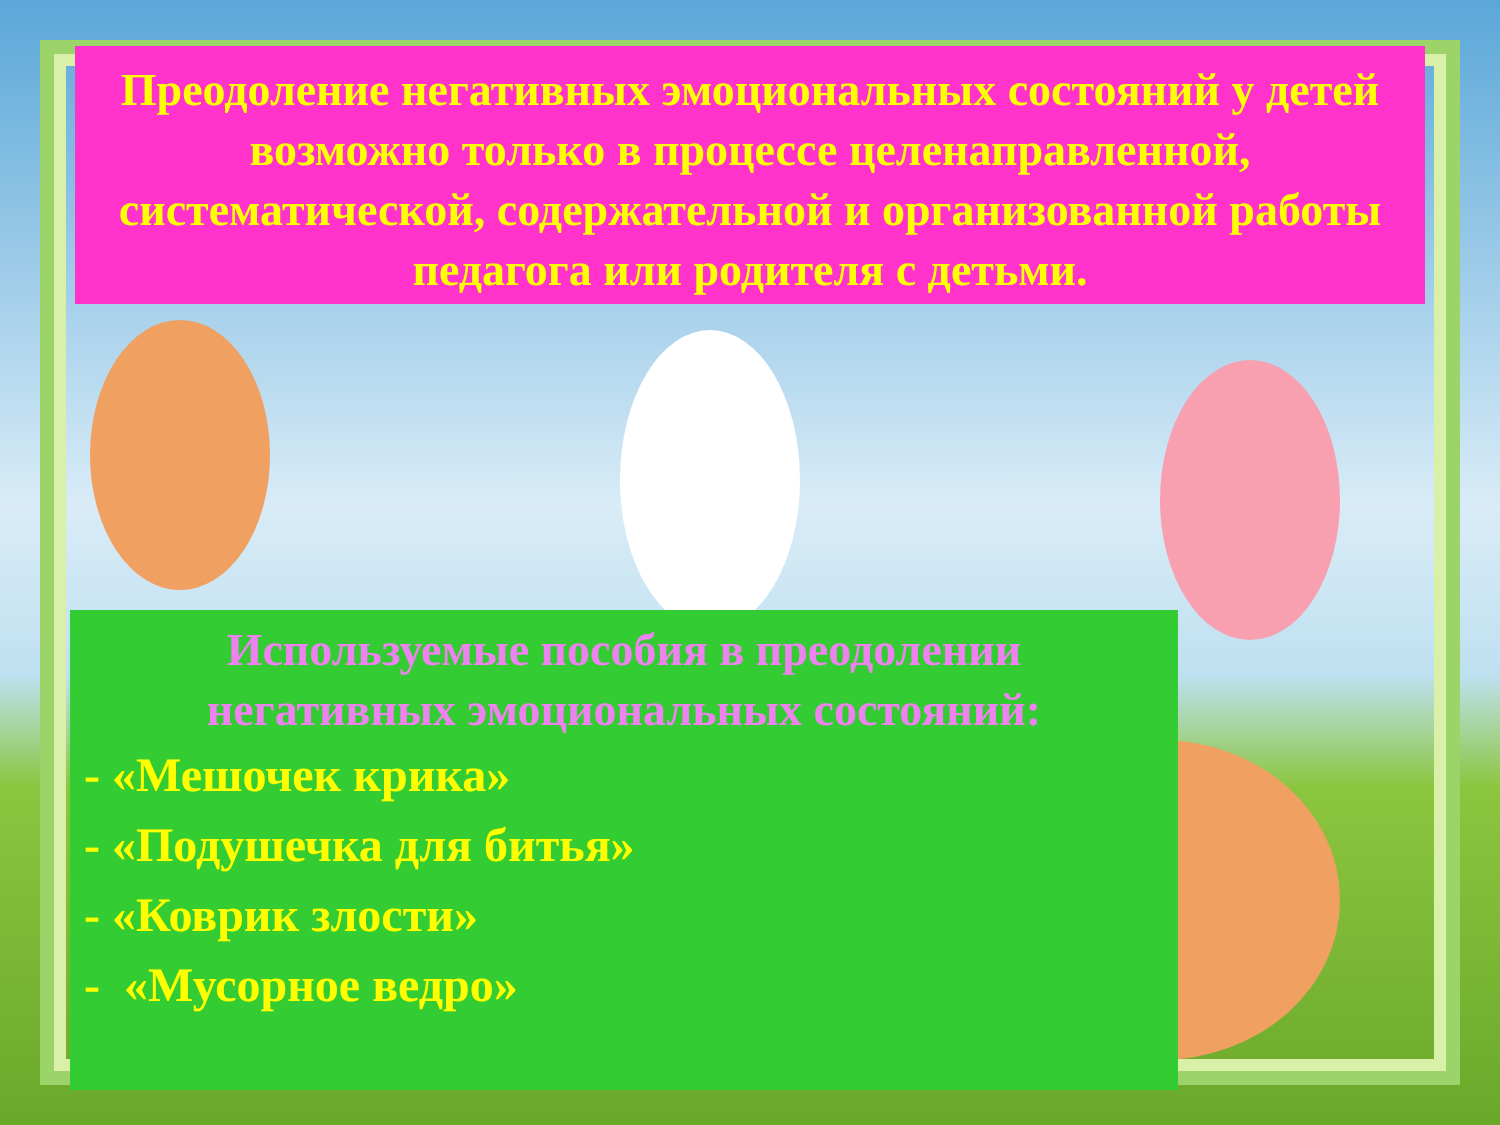Преодоление негативных эмоциональных состояний у детей возможно только в процессе целенаправленной, систематической, содержательной и организованной работы педагога или родителя с детьми.
Используемые пособия в преодолении
негативных эмоциональных состояний:
- «Мешочек крика»
- «Подушечка для битья»
- «Коврик злости»
- «Мусорное ведро»